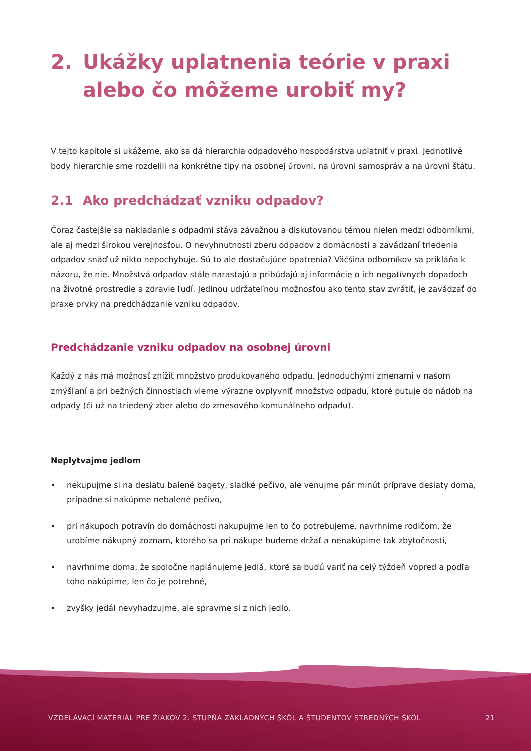2. Ukážky uplatnenia teórie v praxi alebo čo môžeme urobiť my?
V tejto kapitole si ukážeme, ako sa dá hierarchia odpadového hospodárstva uplatniť v praxi. Jednotlivé body hierarchie sme rozdelili na konkrétne tipy na osobnej úrovni, na úrovni samospráv a na úrovni štátu.
2.1 Ako predchádzať vzniku odpadov?
Čoraz častejšie sa nakladanie s odpadmi stáva závažnou a diskutovanou témou nielen medzi odborníkmi, ale aj medzi širokou verejnosťou. O nevyhnutnosti zberu odpadov z domácnosti a zavádzaní triedenia odpadov snáď už nikto nepochybuje. Sú to ale dostačujúce opatrenia? Väčšina odborníkov sa prikláňa k názoru, že nie. Množstvá odpadov stále narastajú a pribúdajú aj informácie o ich negatívnych dopadoch na životné prostredie a zdravie ľudí. Jedinou udržateľnou možnosťou ako tento stav zvrátiť, je zavádzať do praxe prvky na predchádzanie vzniku odpadov.
Predchádzanie vzniku odpadov na osobnej úrovni
Každý z nás má možnosť znížiť množstvo produkovaného odpadu. Jednoduchými zmenami v našom zmýšľaní a pri bežných činnostiach vieme výrazne ovplyvniť množstvo odpadu, ktoré putuje do nádob na odpady (či už na triedený zber alebo do zmesového komunálneho odpadu).
Neplytvajme jedlom
• nekupujme si na desiatu balené bagety, sladké pečivo, ale venujme pár minút príprave desiaty doma, prípadne si nakúpme nebalené pečivo,
• pri nákupoch potravín do domácnosti nakupujme len to čo potrebujeme, navrhnime rodičom, že urobíme nákupný zoznam, ktorého sa pri nákupe budeme držať a nenakúpime tak zbytočnosti,
• navrhnime doma, že spoločne naplánujeme jedlá, ktoré sa budú variť na celý týždeň vopred a podľa toho nakúpime, len čo je potrebné,
• zvyšky jedál nevyhadzujme, ale spravme si z nich jedlo.
VZDELÁVACÍ MATERIÁL PRE ŽIAKOV 2. STUPŇA ZÁKLADNÝCH ŠKÔL A ŠTUDENTOV STREDNÝCH ŠKÔL 21